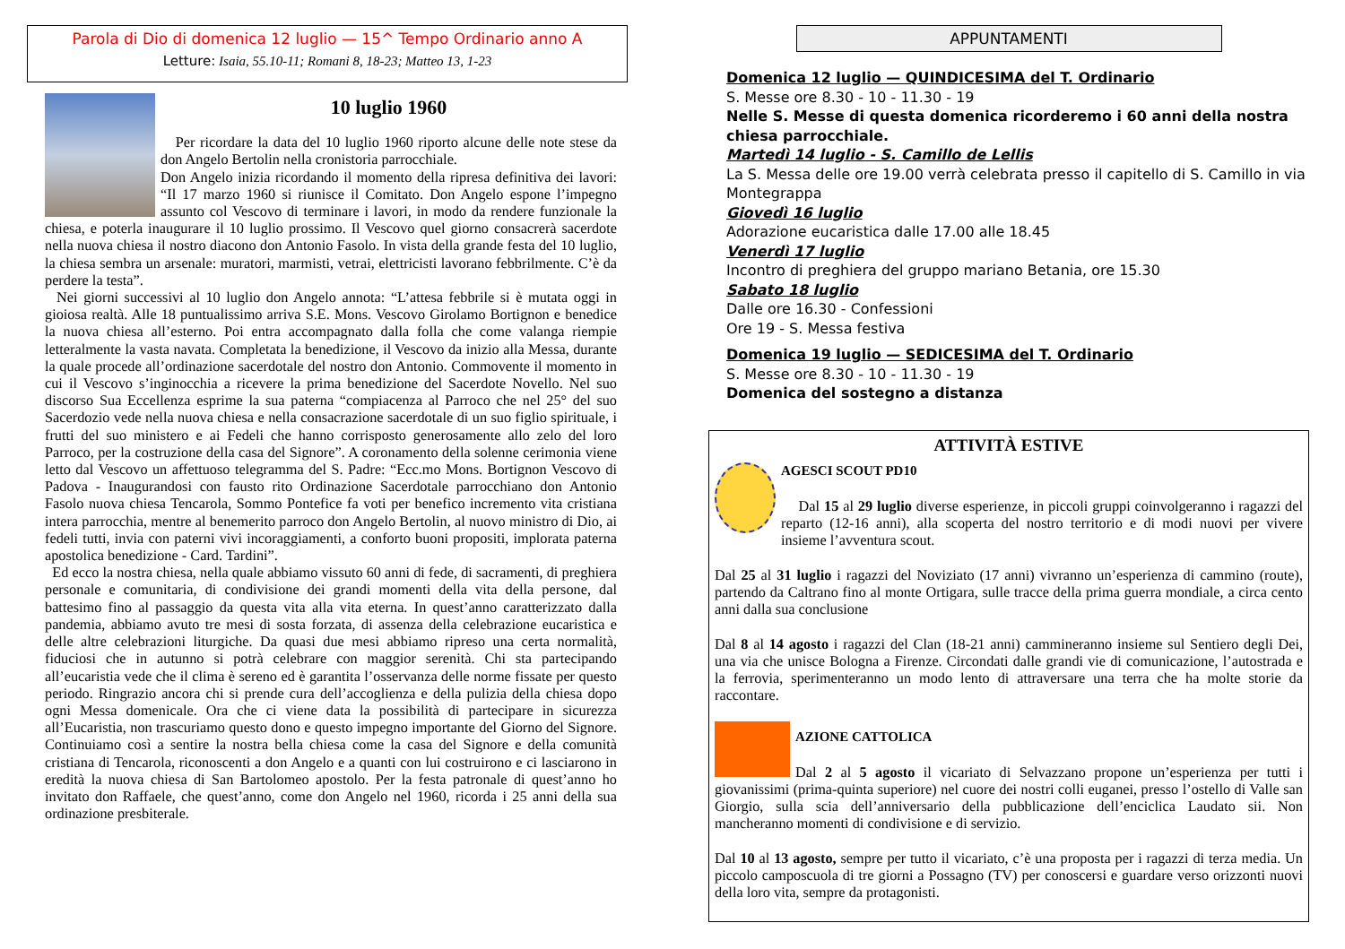Parola di Dio di domenica 12 luglio — 15^ Tempo Ordinario anno A
Letture: Isaia, 55.10-11; Romani 8, 18-23; Matteo 13, 1-23
10 luglio 1960
Per ricordare la data del 10 luglio 1960 riporto alcune delle note stese da don Angelo Bertolin nella cronistoria parrocchiale.
Don Angelo inizia ricordando il momento della ripresa definitiva dei lavori: “Il 17 marzo 1960 si riunisce il Comitato. Don Angelo espone l’impegno assunto col Vescovo di terminare i lavori, in modo da rendere funzionale la chiesa, e poterla inaugurare il 10 luglio prossimo. Il Vescovo quel giorno consacrerà sacerdote nella nuova chiesa il nostro diacono don Antonio Fasolo. In vista della grande festa del 10 luglio, la chiesa sembra un arsenale: muratori, marmisti, vetrai, elettricisti lavorano febbrilmente. C’è da perdere la testa”.
Nei giorni successivi al 10 luglio don Angelo annota: “L’attesa febbrile si è mutata oggi in gioiosa realtà. Alle 18 puntualissimo arriva S.E. Mons. Vescovo Girolamo Bortignon e benedice la nuova chiesa all’esterno. Poi entra accompagnato dalla folla che come valanga riempie letteralmente la vasta navata. Completata la benedizione, il Vescovo da inizio alla Messa, durante la quale procede all’ordinazione sacerdotale del nostro don Antonio. Commovente il momento in cui il Vescovo s’inginocchia a ricevere la prima benedizione del Sacerdote Novello. Nel suo discorso Sua Eccellenza esprime la sua paterna “compiacenza al Parroco che nel 25° del suo Sacerdozio vede nella nuova chiesa e nella consacrazione sacerdotale di un suo figlio spirituale, i frutti del suo ministero e ai Fedeli che hanno corrisposto generosamente allo zelo del loro Parroco, per la costruzione della casa del Signore”. A coronamento della solenne cerimonia viene letto dal Vescovo un affettuoso telegramma del S. Padre: “Ecc.mo Mons. Bortignon Vescovo di Padova - Inaugurandosi con fausto rito Ordinazione Sacerdotale parrocchiano don Antonio Fasolo nuova chiesa Tencarola, Sommo Pontefice fa voti per benefico incremento vita cristiana intera parrocchia, mentre al benemerito parroco don Angelo Bertolin, al nuovo ministro di Dio, ai fedeli tutti, invia con paterni vivi incoraggiamenti, a conforto buoni propositi, implorata paterna apostolica benedizione - Card. Tardini”.
Ed ecco la nostra chiesa, nella quale abbiamo vissuto 60 anni di fede, di sacramenti, di preghiera personale e comunitaria, di condivisione dei grandi momenti della vita della persone, dal battesimo fino al passaggio da questa vita alla vita eterna. In quest’anno caratterizzato dalla pandemia, abbiamo avuto tre mesi di sosta forzata, di assenza della celebrazione eucaristica e delle altre celebrazioni liturgiche. Da quasi due mesi abbiamo ripreso una certa normalità, fiduciosi che in autunno si potrà celebrare con maggior serenità. Chi sta partecipando all’eucaristia vede che il clima è sereno ed è garantita l’osservanza delle norme fissate per questo periodo. Ringrazio ancora chi si prende cura dell’accoglienza e della pulizia della chiesa dopo ogni Messa domenicale. Ora che ci viene data la possibilità di partecipare in sicurezza all’Eucaristia, non trascuriamo questo dono e questo impegno importante del Giorno del Signore. Continuiamo così a sentire la nostra bella chiesa come la casa del Signore e della comunità cristiana di Tencarola, riconoscenti a don Angelo e a quanti con lui costruirono e ci lasciarono in eredità la nuova chiesa di San Bartolomeo apostolo. Per la festa patronale di quest’anno ho invitato don Raffaele, che quest’anno, come don Angelo nel 1960, ricorda i 25 anni della sua ordinazione presbiterale.
APPUNTAMENTI
Domenica 12 luglio — QUINDICESIMA del T. Ordinario
S. Messe ore 8.30 - 10 - 11.30 - 19
Nelle S. Messe di questa domenica ricorderemo i 60 anni della nostra chiesa parrocchiale.
Martedì 14 luglio - S. Camillo de Lellis
La S. Messa delle ore 19.00 verrà celebrata presso il capitello di S. Camillo in via Montegrappa
Giovedì 16 luglio
Adorazione eucaristica dalle 17.00 alle 18.45
Venerdì 17 luglio
Incontro di preghiera del gruppo mariano Betania, ore 15.30
Sabato 18 luglio
Dalle ore 16.30 - Confessioni
Ore 19 - S. Messa festiva
Domenica 19 luglio — SEDICESIMA del T. Ordinario
S. Messe ore 8.30 - 10 - 11.30 - 19
Domenica del sostegno a distanza
ATTIVITÀ ESTIVE
AGESCI SCOUT PD10
Dal 15 al 29 luglio diverse esperienze, in piccoli gruppi coinvolgeranno i ragazzi del reparto (12-16 anni), alla scoperta del nostro territorio e di modi nuovi per vivere insieme l’avventura scout.
Dal 25 al 31 luglio i ragazzi del Noviziato (17 anni) vivranno un’esperienza di cammino (route), partendo da Caltrano fino al monte Ortigara, sulle tracce della prima guerra mondiale, a circa cento anni dalla sua conclusione
Dal 8 al 14 agosto i ragazzi del Clan (18-21 anni) cammineranno insieme sul Sentiero degli Dei, una via che unisce Bologna a Firenze. Circondati dalle grandi vie di comunicazione, l’autostrada e la ferrovia, sperimenteranno un modo lento di attraversare una terra che ha molte storie da raccontare.
AZIONE CATTOLICA
Dal 2 al 5 agosto il vicariato di Selvazzano propone un’esperienza per tutti i giovanissimi (prima-quinta superiore) nel cuore dei nostri colli euganei, presso l’ostello di Valle san Giorgio, sulla scia dell’anniversario della pubblicazione dell’enciclica Laudato sii. Non mancheranno momenti di condivisione e di servizio.
Dal 10 al 13 agosto, sempre per tutto il vicariato, c’è una proposta per i ragazzi di terza media. Un piccolo camposcuola di tre giorni a Possagno (TV) per conoscersi e guardare verso orizzonti nuovi della loro vita, sempre da protagonisti.